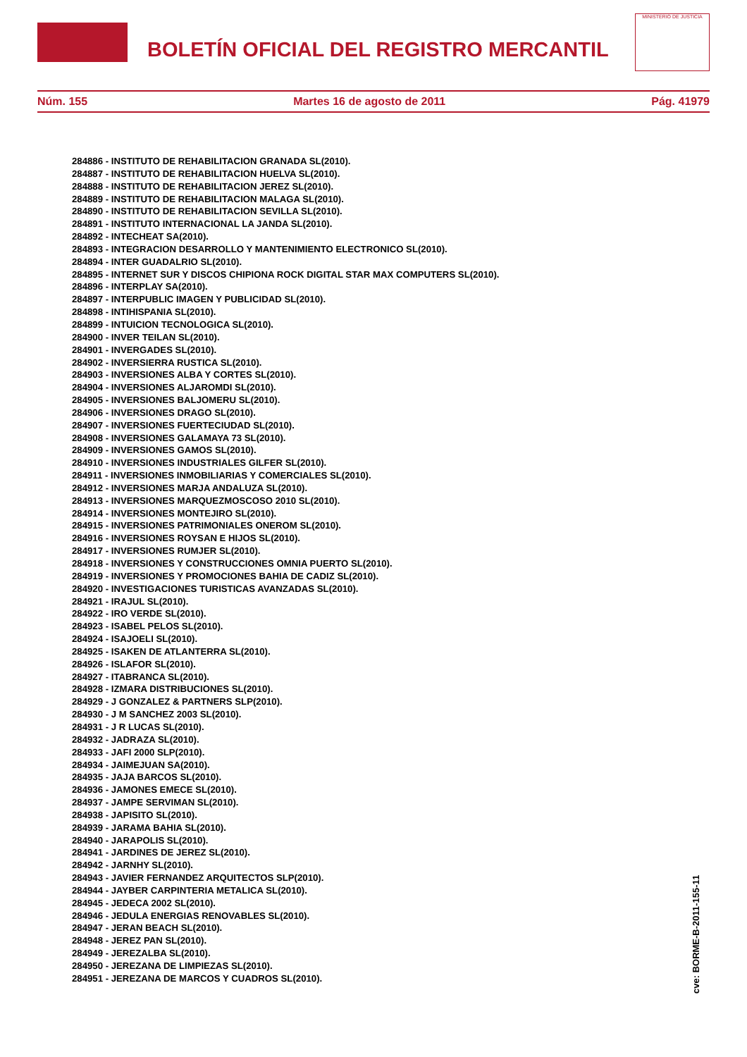BOLETÍN OFICIAL DEL REGISTRO MERCANTIL
MINISTERIO DE JUSTICIA
Núm. 155 Martes 16 de agosto de 2011 Pág. 41979
284886 - INSTITUTO DE REHABILITACION GRANADA SL(2010).
284887 - INSTITUTO DE REHABILITACION HUELVA SL(2010).
284888 - INSTITUTO DE REHABILITACION JEREZ SL(2010).
284889 - INSTITUTO DE REHABILITACION MALAGA SL(2010).
284890 - INSTITUTO DE REHABILITACION SEVILLA SL(2010).
284891 - INSTITUTO INTERNACIONAL LA JANDA SL(2010).
284892 - INTECHEAT SA(2010).
284893 - INTEGRACION DESARROLLO Y MANTENIMIENTO ELECTRONICO SL(2010).
284894 - INTER GUADALRIO SL(2010).
284895 - INTERNET SUR Y DISCOS CHIPIONA ROCK DIGITAL STAR MAX COMPUTERS SL(2010).
284896 - INTERPLAY SA(2010).
284897 - INTERPUBLIC IMAGEN Y PUBLICIDAD SL(2010).
284898 - INTIHISPANIA SL(2010).
284899 - INTUICION TECNOLOGICA SL(2010).
284900 - INVER TEILAN SL(2010).
284901 - INVERGADES SL(2010).
284902 - INVERSIERRA RUSTICA SL(2010).
284903 - INVERSIONES ALBA Y CORTES SL(2010).
284904 - INVERSIONES ALJAROMDI SL(2010).
284905 - INVERSIONES BALJOMERU SL(2010).
284906 - INVERSIONES DRAGO SL(2010).
284907 - INVERSIONES FUERTECIUDAD SL(2010).
284908 - INVERSIONES GALAMAYA 73 SL(2010).
284909 - INVERSIONES GAMOS SL(2010).
284910 - INVERSIONES INDUSTRIALES GILFER SL(2010).
284911 - INVERSIONES INMOBILIARIAS Y COMERCIALES SL(2010).
284912 - INVERSIONES MARJA ANDALUZA SL(2010).
284913 - INVERSIONES MARQUEZMOSCOSO 2010 SL(2010).
284914 - INVERSIONES MONTEJIRO SL(2010).
284915 - INVERSIONES PATRIMONIALES ONEROM SL(2010).
284916 - INVERSIONES ROYSAN E HIJOS SL(2010).
284917 - INVERSIONES RUMJER SL(2010).
284918 - INVERSIONES Y CONSTRUCCIONES OMNIA PUERTO SL(2010).
284919 - INVERSIONES Y PROMOCIONES BAHIA DE CADIZ SL(2010).
284920 - INVESTIGACIONES TURISTICAS AVANZADAS SL(2010).
284921 - IRAJUL SL(2010).
284922 - IRO VERDE SL(2010).
284923 - ISABEL PELOS SL(2010).
284924 - ISAJOELI SL(2010).
284925 - ISAKEN DE ATLANTERRA SL(2010).
284926 - ISLAFOR SL(2010).
284927 - ITABRANCA SL(2010).
284928 - IZMARA DISTRIBUCIONES SL(2010).
284929 - J GONZALEZ & PARTNERS SLP(2010).
284930 - J M SANCHEZ 2003 SL(2010).
284931 - J R LUCAS SL(2010).
284932 - JADRAZA SL(2010).
284933 - JAFI 2000 SLP(2010).
284934 - JAIMEJUAN SA(2010).
284935 - JAJA BARCOS SL(2010).
284936 - JAMONES EMECE SL(2010).
284937 - JAMPE SERVIMAN SL(2010).
284938 - JAPISITO SL(2010).
284939 - JARAMA BAHIA SL(2010).
284940 - JARAPOLIS SL(2010).
284941 - JARDINES DE JEREZ SL(2010).
284942 - JARNHY SL(2010).
284943 - JAVIER FERNANDEZ ARQUITECTOS SLP(2010).
284944 - JAYBER CARPINTERIA METALICA SL(2010).
284945 - JEDECA 2002 SL(2010).
284946 - JEDULA ENERGIAS RENOVABLES SL(2010).
284947 - JERAN BEACH SL(2010).
284948 - JEREZ PAN SL(2010).
284949 - JEREZALBA SL(2010).
284950 - JEREZANA DE LIMPIEZAS SL(2010).
284951 - JEREZANA DE MARCOS Y CUADROS SL(2010).
cve: BORME-B-2011-155-11